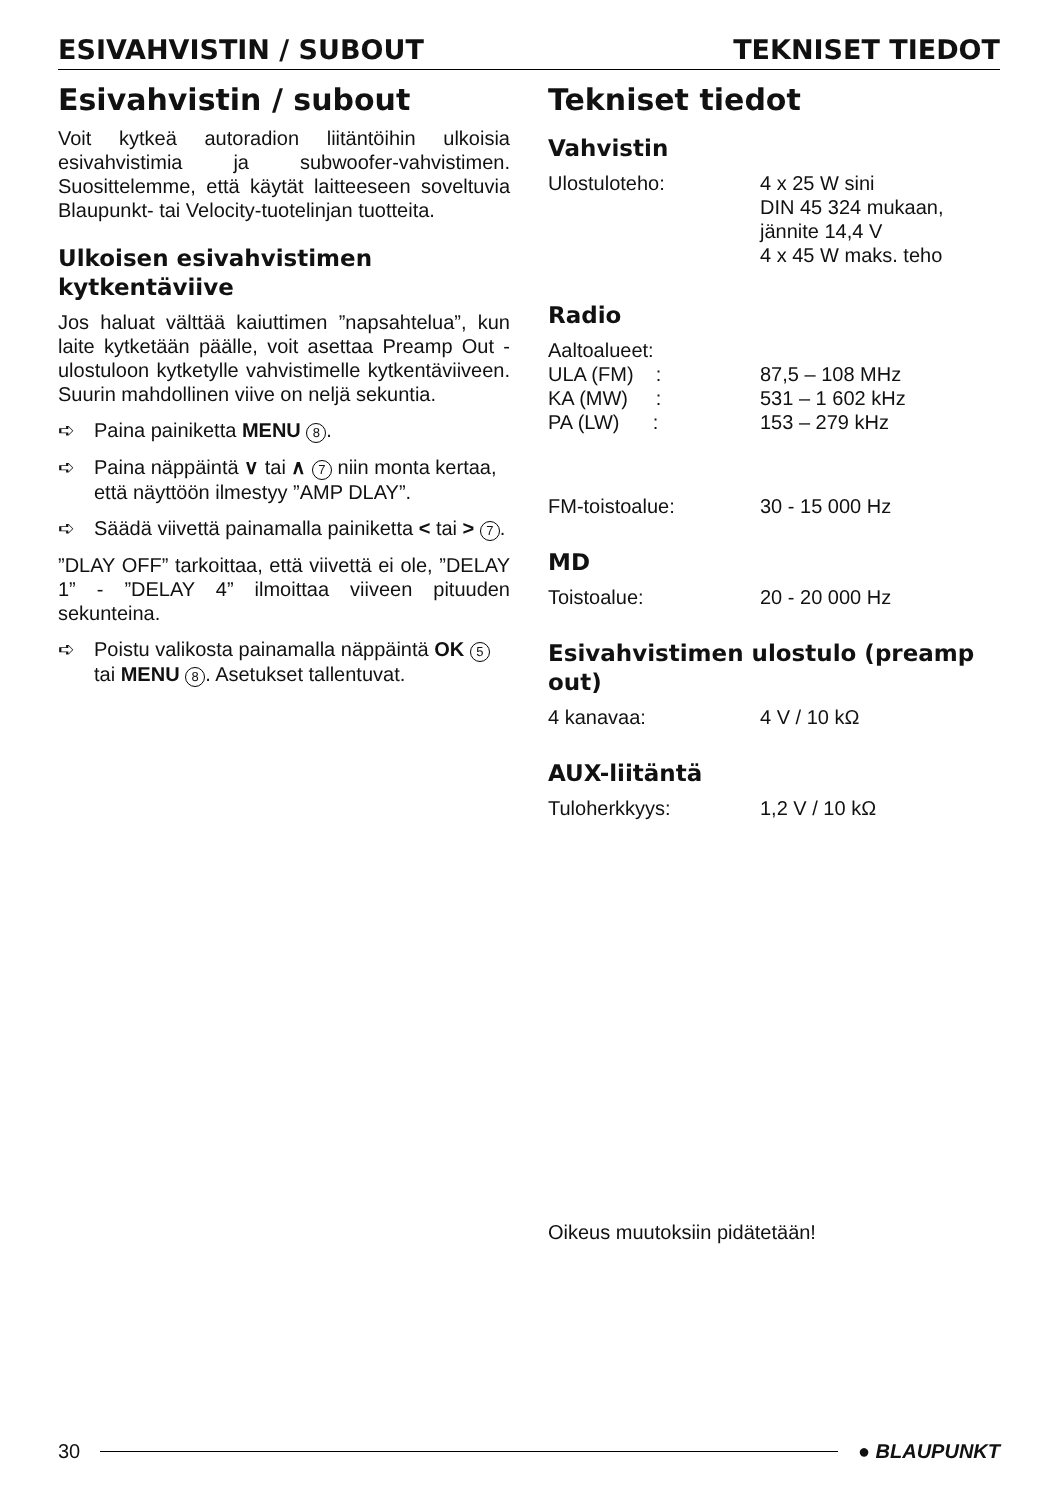ESIVAHVISTIN / SUBOUT TEKNISET TIEDOT
Esivahvistin / subout
Voit kytkeä autoradion liitäntöihin ulkoisia esivahvistimia ja subwoofer-vahvistimen. Suosittelemme, että käytät laitteeseen soveltuvia Blaupunkt- tai Velocity-tuotelinjan tuotteita.
Ulkoisen esivahvistimen kytkentäviive
Jos haluat välttää kaiuttimen ”napsahtelua”, kun laite kytketään päälle, voit asettaa Preamp Out -ulostuloon kytketylle vahvistimelle kytkentäviiveen. Suurin mahdollinen viive on neljä sekuntia.
➪ Paina painiketta MENU 8.
➪ Paina näppäintä ∨ tai ∧ 7 niin monta kertaa, että näyttöön ilmestyy ”AMP DLAY”.
➪ Säädä viivettä painamalla painiketta < tai > 7.
”DLAY OFF” tarkoittaa, että viivettä ei ole, ”DELAY 1” - ”DELAY 4” ilmoittaa viiveen pituuden sekunteina.
➪ Poistu valikosta painamalla näppäintä OK 5 tai MENU 8. Asetukset tallentuvat.
Tekniset tiedot
Vahvistin
| Ulostuloteho: | 4 x 25 W sini DIN 45 324 mukaan, jännite 14,4 V 4 x 45 W maks. teho |
Radio
| Aaltoalueet: | |
| ULA (FM) : | 87,5 – 108 MHz |
| KA (MW) : | 531 – 1 602 kHz |
| PA (LW) : | 153 – 279 kHz |
| FM-toistoalue: | 30 - 15 000 Hz |
MD
| Toistoalue: | 20 - 20 000 Hz |
Esivahvistimen ulostulo (preamp out)
| 4 kanavaa: | 4 V / 10 kΩ |
AUX-liitäntä
| Tuloherkkyys: | 1,2 V / 10 kΩ |
Oikeus muutoksiin pidätetään!
30 ● BLAUPUNKT